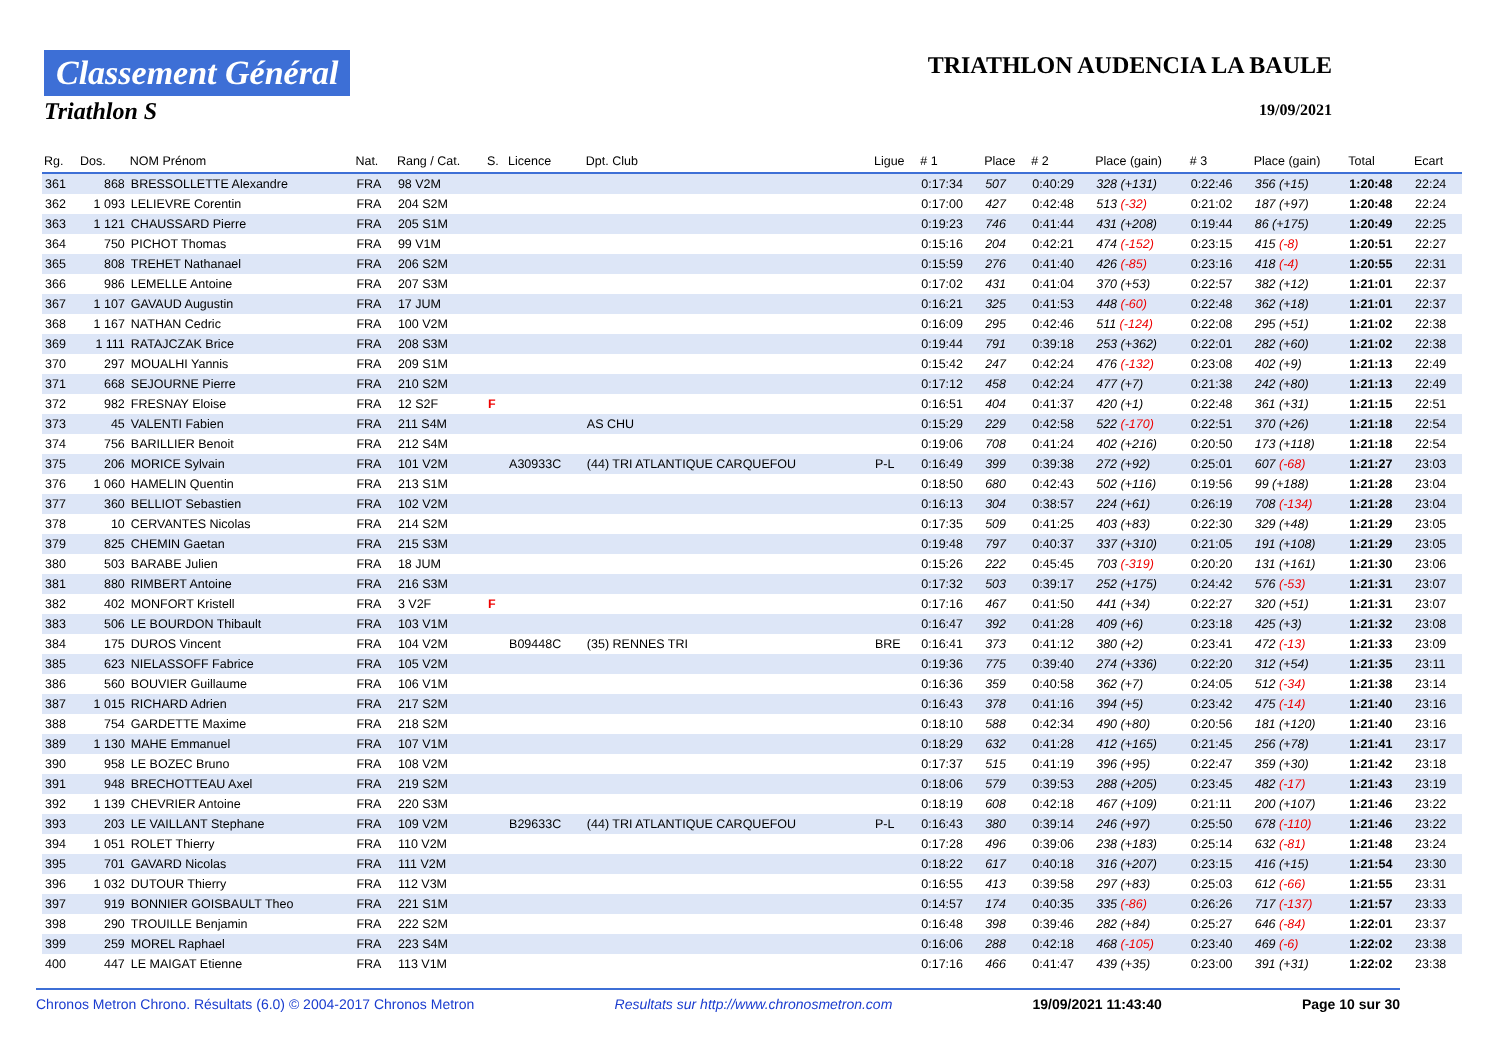Classement Général
Triathlon S
TRIATHLON AUDENCIA LA BAULE
19/09/2021
| Rg. | Dos. | NOM Prénom | Nat. | Rang / Cat. | S. | Licence | Dpt. Club | Ligue | # 1 | Place | # 2 | Place (gain) | # 3 | Place (gain) | Total | Ecart |
| --- | --- | --- | --- | --- | --- | --- | --- | --- | --- | --- | --- | --- | --- | --- | --- | --- |
| 361 | 868 | BRESSOLLETTE Alexandre | FRA | 98 V2M | | | | | 0:17:34 | 507 | 0:40:29 | 328 (+131) | 0:22:46 | 356 (+15) | 1:20:48 | 22:24 |
| 362 | 1 093 | LELIEVRE Corentin | FRA | 204 S2M | | | | | 0:17:00 | 427 | 0:42:48 | 513 (-32) | 0:21:02 | 187 (+97) | 1:20:48 | 22:24 |
| 363 | 1 121 | CHAUSSARD Pierre | FRA | 205 S1M | | | | | 0:19:23 | 746 | 0:41:44 | 431 (+208) | 0:19:44 | 86 (+175) | 1:20:49 | 22:25 |
| 364 | 750 | PICHOT Thomas | FRA | 99 V1M | | | | | 0:15:16 | 204 | 0:42:21 | 474 (-152) | 0:23:15 | 415 (-8) | 1:20:51 | 22:27 |
| 365 | 808 | TREHET Nathanael | FRA | 206 S2M | | | | | 0:15:59 | 276 | 0:41:40 | 426 (-85) | 0:23:16 | 418 (-4) | 1:20:55 | 22:31 |
| 366 | 986 | LEMELLE Antoine | FRA | 207 S3M | | | | | 0:17:02 | 431 | 0:41:04 | 370 (+53) | 0:22:57 | 382 (+12) | 1:21:01 | 22:37 |
| 367 | 1 107 | GAVAUD Augustin | FRA | 17 JUM | | | | | 0:16:21 | 325 | 0:41:53 | 448 (-60) | 0:22:48 | 362 (+18) | 1:21:01 | 22:37 |
| 368 | 1 167 | NATHAN Cedric | FRA | 100 V2M | | | | | 0:16:09 | 295 | 0:42:46 | 511 (-124) | 0:22:08 | 295 (+51) | 1:21:02 | 22:38 |
| 369 | 1 111 | RATAJCZAK Brice | FRA | 208 S3M | | | | | 0:19:44 | 791 | 0:39:18 | 253 (+362) | 0:22:01 | 282 (+60) | 1:21:02 | 22:38 |
| 370 | 297 | MOUALHI Yannis | FRA | 209 S1M | | | | | 0:15:42 | 247 | 0:42:24 | 476 (-132) | 0:23:08 | 402 (+9) | 1:21:13 | 22:49 |
| 371 | 668 | SEJOURNE Pierre | FRA | 210 S2M | | | | | 0:17:12 | 458 | 0:42:24 | 477 (+7) | 0:21:38 | 242 (+80) | 1:21:13 | 22:49 |
| 372 | 982 | FRESNAY Eloise | FRA | 12 S2F | F | | | | 0:16:51 | 404 | 0:41:37 | 420 (+1) | 0:22:48 | 361 (+31) | 1:21:15 | 22:51 |
| 373 | 45 | VALENTI Fabien | FRA | 211 S4M | | | AS CHU | | 0:15:29 | 229 | 0:42:58 | 522 (-170) | 0:22:51 | 370 (+26) | 1:21:18 | 22:54 |
| 374 | 756 | BARILLIER Benoit | FRA | 212 S4M | | | | | 0:19:06 | 708 | 0:41:24 | 402 (+216) | 0:20:50 | 173 (+118) | 1:21:18 | 22:54 |
| 375 | 206 | MORICE Sylvain | FRA | 101 V2M | | A30933C | (44) TRI ATLANTIQUE CARQUEFOU | P-L | 0:16:49 | 399 | 0:39:38 | 272 (+92) | 0:25:01 | 607 (-68) | 1:21:27 | 23:03 |
| 376 | 1 060 | HAMELIN Quentin | FRA | 213 S1M | | | | | 0:18:50 | 680 | 0:42:43 | 502 (+116) | 0:19:56 | 99 (+188) | 1:21:28 | 23:04 |
| 377 | 360 | BELLIOT Sebastien | FRA | 102 V2M | | | | | 0:16:13 | 304 | 0:38:57 | 224 (+61) | 0:26:19 | 708 (-134) | 1:21:28 | 23:04 |
| 378 | 10 | CERVANTES Nicolas | FRA | 214 S2M | | | | | 0:17:35 | 509 | 0:41:25 | 403 (+83) | 0:22:30 | 329 (+48) | 1:21:29 | 23:05 |
| 379 | 825 | CHEMIN Gaetan | FRA | 215 S3M | | | | | 0:19:48 | 797 | 0:40:37 | 337 (+310) | 0:21:05 | 191 (+108) | 1:21:29 | 23:05 |
| 380 | 503 | BARABE Julien | FRA | 18 JUM | | | | | 0:15:26 | 222 | 0:45:45 | 703 (-319) | 0:20:20 | 131 (+161) | 1:21:30 | 23:06 |
| 381 | 880 | RIMBERT Antoine | FRA | 216 S3M | | | | | 0:17:32 | 503 | 0:39:17 | 252 (+175) | 0:24:42 | 576 (-53) | 1:21:31 | 23:07 |
| 382 | 402 | MONFORT Kristell | FRA | 3 V2F | F | | | | 0:17:16 | 467 | 0:41:50 | 441 (+34) | 0:22:27 | 320 (+51) | 1:21:31 | 23:07 |
| 383 | 506 | LE BOURDON Thibault | FRA | 103 V1M | | | | | 0:16:47 | 392 | 0:41:28 | 409 (+6) | 0:23:18 | 425 (+3) | 1:21:32 | 23:08 |
| 384 | 175 | DUROS Vincent | FRA | 104 V2M | | B09448C | (35) RENNES TRI | BRE | 0:16:41 | 373 | 0:41:12 | 380 (+2) | 0:23:41 | 472 (-13) | 1:21:33 | 23:09 |
| 385 | 623 | NIELASSOFF Fabrice | FRA | 105 V2M | | | | | 0:19:36 | 775 | 0:39:40 | 274 (+336) | 0:22:20 | 312 (+54) | 1:21:35 | 23:11 |
| 386 | 560 | BOUVIER Guillaume | FRA | 106 V1M | | | | | 0:16:36 | 359 | 0:40:58 | 362 (+7) | 0:24:05 | 512 (-34) | 1:21:38 | 23:14 |
| 387 | 1 015 | RICHARD Adrien | FRA | 217 S2M | | | | | 0:16:43 | 378 | 0:41:16 | 394 (+5) | 0:23:42 | 475 (-14) | 1:21:40 | 23:16 |
| 388 | 754 | GARDETTE Maxime | FRA | 218 S2M | | | | | 0:18:10 | 588 | 0:42:34 | 490 (+80) | 0:20:56 | 181 (+120) | 1:21:40 | 23:16 |
| 389 | 1 130 | MAHE Emmanuel | FRA | 107 V1M | | | | | 0:18:29 | 632 | 0:41:28 | 412 (+165) | 0:21:45 | 256 (+78) | 1:21:41 | 23:17 |
| 390 | 958 | LE BOZEC Bruno | FRA | 108 V2M | | | | | 0:17:37 | 515 | 0:41:19 | 396 (+95) | 0:22:47 | 359 (+30) | 1:21:42 | 23:18 |
| 391 | 948 | BRECHOTTEAU Axel | FRA | 219 S2M | | | | | 0:18:06 | 579 | 0:39:53 | 288 (+205) | 0:23:45 | 482 (-17) | 1:21:43 | 23:19 |
| 392 | 1 139 | CHEVRIER Antoine | FRA | 220 S3M | | | | | 0:18:19 | 608 | 0:42:18 | 467 (+109) | 0:21:11 | 200 (+107) | 1:21:46 | 23:22 |
| 393 | 203 | LE VAILLANT Stephane | FRA | 109 V2M | | B29633C | (44) TRI ATLANTIQUE CARQUEFOU | P-L | 0:16:43 | 380 | 0:39:14 | 246 (+97) | 0:25:50 | 678 (-110) | 1:21:46 | 23:22 |
| 394 | 1 051 | ROLET Thierry | FRA | 110 V2M | | | | | 0:17:28 | 496 | 0:39:06 | 238 (+183) | 0:25:14 | 632 (-81) | 1:21:48 | 23:24 |
| 395 | 701 | GAVARD Nicolas | FRA | 111 V2M | | | | | 0:18:22 | 617 | 0:40:18 | 316 (+207) | 0:23:15 | 416 (+15) | 1:21:54 | 23:30 |
| 396 | 1 032 | DUTOUR Thierry | FRA | 112 V3M | | | | | 0:16:55 | 413 | 0:39:58 | 297 (+83) | 0:25:03 | 612 (-66) | 1:21:55 | 23:31 |
| 397 | 919 | BONNIER GOISBAULT Theo | FRA | 221 S1M | | | | | 0:14:57 | 174 | 0:40:35 | 335 (-86) | 0:26:26 | 717 (-137) | 1:21:57 | 23:33 |
| 398 | 290 | TROUILLE Benjamin | FRA | 222 S2M | | | | | 0:16:48 | 398 | 0:39:46 | 282 (+84) | 0:25:27 | 646 (-84) | 1:22:01 | 23:37 |
| 399 | 259 | MOREL Raphael | FRA | 223 S4M | | | | | 0:16:06 | 288 | 0:42:18 | 468 (-105) | 0:23:40 | 469 (-6) | 1:22:02 | 23:38 |
| 400 | 447 | LE MAIGAT Etienne | FRA | 113 V1M | | | | | 0:17:16 | 466 | 0:41:47 | 439 (+35) | 0:23:00 | 391 (+31) | 1:22:02 | 23:38 |
Chronos Metron Chrono. Résultats (6.0) © 2004-2017 Chronos Metron Resultats sur http://www.chronosmetron.com 19/09/2021 11:43:40 Page 10 sur 30